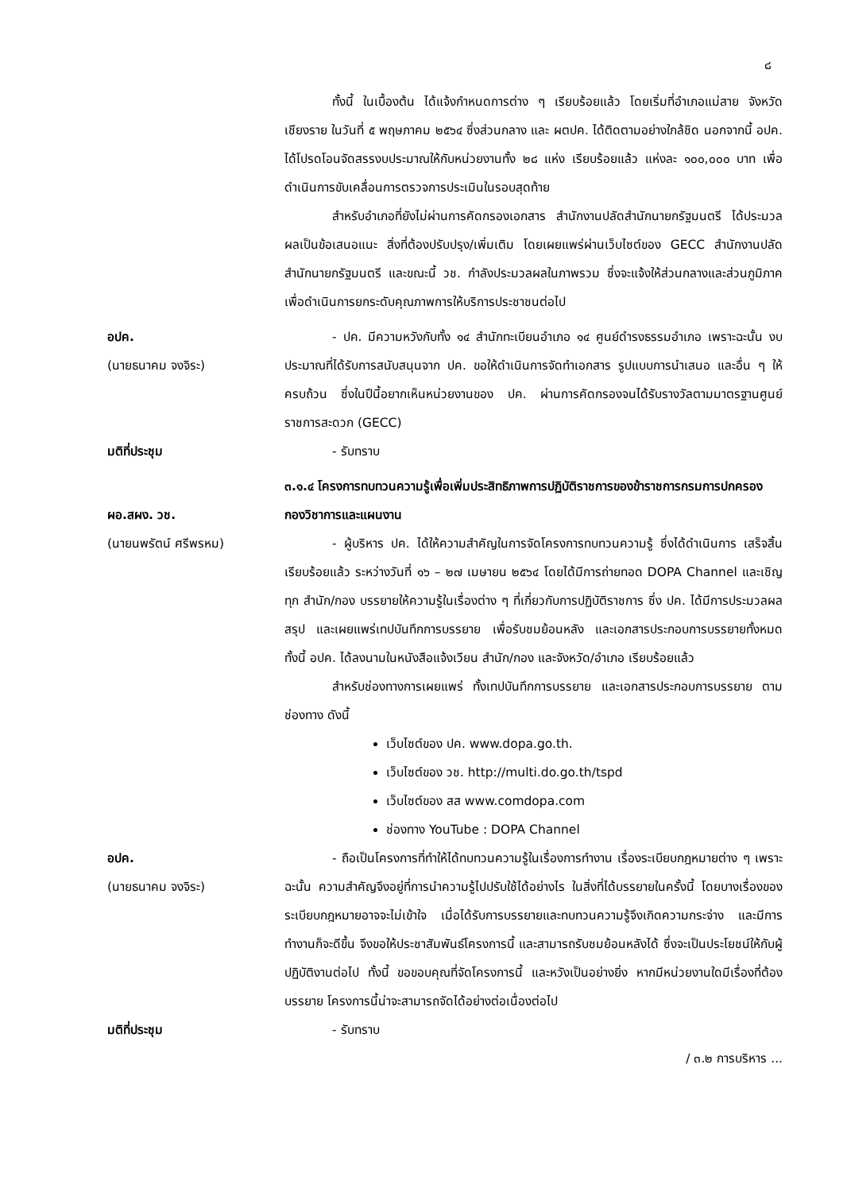๘
ทั้งนี้ ในเบื้องต้น ได้แจ้งกำหนดการต่าง ๆ เรียบร้อยแล้ว โดยเริ่มที่อำเภอแม่สาย จังหวัดเชียงราย ในวันที่ ๕ พฤษภาคม ๒๕๖๔ ซึ่งส่วนกลาง และ ผตปค. ได้ติดตามอย่างใกล้ชิด นอกจากนี้ อปค. ได้โปรดโอนจัดสรรงบประมาณให้กับหน่วยงานทั้ง ๒๘ แห่ง เรียบร้อยแล้ว แห่งละ ๑๐๐,๐๐๐ บาท เพื่อดำเนินการขับเคลื่อนการตรวจการประเมินในรอบสุดท้าย
สำหรับอำเภอที่ยังไม่ผ่านการคัดกรองเอกสาร สำนักงานปลัดสำนักนายกรัฐมนตรี ได้ประมวลผลเป็นข้อเสนอแนะ สิ่งที่ต้องปรับปรุง/เพิ่มเติม โดยเผยแพร่ผ่านเว็บไซต์ของ GECC สำนักงานปลัดสำนักนายกรัฐมนตรี และขณะนี้ วช. กำลังประมวลผลในภาพรวม ซึ่งจะแจ้งให้ส่วนกลางและส่วนภูมิภาค เพื่อดำเนินการยกระดับคุณภาพการให้บริการประชาชนต่อไป
อปค.
(นายธนาคม จงจิระ)
- ปค. มีความหวังกับทั้ง ๑๔ สำนักทะเบียนอำเภอ ๑๔ ศูนย์ดำรงธรรมอำเภอ เพราะฉะนั้น งบประมาณที่ได้รับการสนับสนุนจาก ปค. ขอให้ดำเนินการจัดทำเอกสาร รูปแบบการนำเสนอ และอื่น ๆ ให้ครบถ้วน ซึ่งในปีนี้อยากเห็นหน่วยงานของ ปค. ผ่านการคัดกรองจนได้รับรางวัลตามมาตรฐานศูนย์ราชการสะดวก (GECC)
มติที่ประชุม - รับทราบ
๓.๑.๔ โครงการทบทวนความรู้เพื่อเพิ่มประสิทธิภาพการปฏิบัติราชการของข้าราชการกรมการปกครอง
ผอ.สผง. วช.
(นายนพรัตน์ ศรีพรหม)
กองวิชาการและแผนงาน
- ผู้บริหาร ปค. ได้ให้ความสำคัญในการจัดโครงการทบทวนความรู้ ซึ่งได้ดำเนินการ เสร็จสิ้นเรียบร้อยแล้ว ระหว่างวันที่ ๑๖ – ๒๗ เมษายน ๒๕๖๔ โดยได้มีการถ่ายทอด DOPA Channel และเชิญทุก สำนัก/กอง บรรยายให้ความรู้ในเรื่องต่าง ๆ ที่เกี่ยวกับการปฏิบัติราชการ ซึ่ง ปค. ได้มีการประมวลผลสรุป และเผยแพร่เทปบันทึกการบรรยาย เพื่อรับชมย้อนหลัง และเอกสารประกอบการบรรยายทั้งหมด ทั้งนี้ อปค. ได้ลงนามในหนังสือแจ้งเวียน สำนัก/กอง และจังหวัด/อำเภอ เรียบร้อยแล้ว
สำหรับช่องทางการเผยแพร่ ทั้งเทปบันทึกการบรรยาย และเอกสารประกอบการบรรยาย ตามช่องทาง ดังนี้
เว็บไซต์ของ ปค. www.dopa.go.th.
เว็บไซต์ของ วช. http://multi.do.go.th/tspd
เว็บไซต์ของ สส www.comdopa.com
ช่องทาง YouTube : DOPA Channel
อปค.
(นายธนาคม จงจิระ)
- ถือเป็นโครงการที่ทำให้ได้ทบทวนความรู้ในเรื่องการทำงาน เรื่องระเบียบกฎหมายต่าง ๆ เพราะฉะนั้น ความสำคัญจึงอยู่ที่การนำความรู้ไปปรับใช้ได้อย่างไร ในสิ่งที่ได้บรรยายในครั้งนี้ โดยบางเรื่องของระเบียบกฎหมายอาจจะไม่เข้าใจ เมื่อได้รับการบรรยายและทบทวนความรู้จึงเกิดความกระจ่าง และมีการทำงานก็จะดีขึ้น จึงขอให้ประชาสัมพันธ์โครงการนี้ และสามารถรับชมย้อนหลังได้ ซึ่งจะเป็นประโยชน์ให้กับผู้ปฏิบัติงานต่อไป ทั้งนี้ ขอขอบคุณที่จัดโครงการนี้ และหวังเป็นอย่างยิ่ง หากมีหน่วยงานใดมีเรื่องที่ต้องบรรยาย โครงการนี้น่าจะสามารถจัดได้อย่างต่อเนื่องต่อไป
มติที่ประชุม - รับทราบ
/ ๓.๒ การบริหาร ...